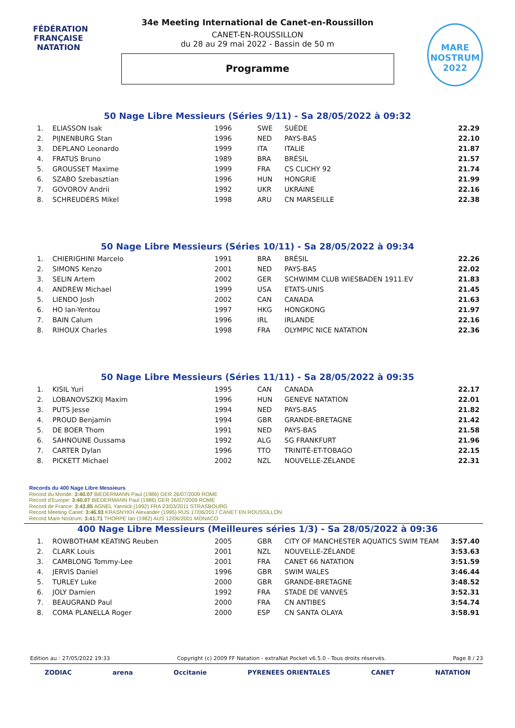FÉDÉRATION FRANÇAISE
NATATION
MARE
NOSTRUM
2022
34e Meeting International de Canet-en-Roussillon
CANET-EN-ROUSSILLON
du 28 au 29 mai 2022 - Bassin de 50 m
Programme
50 Nage Libre Messieurs (Séries 9/11) - Sa 28/05/2022 à 09:32
| 1. | ELIASSON Isak | 1996 | SWE | SUÈDE | 22.29 |
| 2. | PIJNENBURG Stan | 1996 | NED | PAYS-BAS | 22.10 |
| 3. | DEPLANO Leonardo | 1999 | ITA | ITALIE | 21.87 |
| 4. | FRATUS Bruno | 1989 | BRA | BRÉSIL | 21.57 |
| 5. | GROUSSET Maxime | 1999 | FRA | CS CLICHY 92 | 21.74 |
| 6. | SZABO Szebasztian | 1996 | HUN | HONGRIE | 21.99 |
| 7. | GOVOROV Andrii | 1992 | UKR | UKRAINE | 22.16 |
| 8. | SCHREUDERS Mikel | 1998 | ARU | CN MARSEILLE | 22.38 |
50 Nage Libre Messieurs (Séries 10/11) - Sa 28/05/2022 à 09:34
| 1. | CHIERIGHINI Marcelo | 1991 | BRA | BRÉSIL | 22.26 |
| 2. | SIMONS Kenzo | 2001 | NED | PAYS-BAS | 22.02 |
| 3. | SELIN Artem | 2002 | GER | SCHWIMM CLUB WIESBADEN 1911.EV | 21.83 |
| 4. | ANDREW Michael | 1999 | USA | ETATS-UNIS | 21.45 |
| 5. | LIENDO Josh | 2002 | CAN | CANADA | 21.63 |
| 6. | HO Ian-Yentou | 1997 | HKG | HONGKONG | 21.97 |
| 7. | BAIN Calum | 1996 | IRL | IRLANDE | 22.16 |
| 8. | RIHOUX Charles | 1998 | FRA | OLYMPIC NICE NATATION | 22.36 |
50 Nage Libre Messieurs (Séries 11/11) - Sa 28/05/2022 à 09:35
| 1. | KISIL Yuri | 1995 | CAN | CANADA | 22.17 |
| 2. | LOBANOVSZKIJ Maxim | 1996 | HUN | GENEVE NATATION | 22.01 |
| 3. | PUTS Jesse | 1994 | NED | PAYS-BAS | 21.82 |
| 4. | PROUD Benjamin | 1994 | GBR | GRANDE-BRETAGNE | 21.42 |
| 5. | DE BOER Thom | 1991 | NED | PAYS-BAS | 21.58 |
| 6. | SAHNOUNE Oussama | 1992 | ALG | SG FRANKFURT | 21.96 |
| 7. | CARTER Dylan | 1996 | TTO | TRINITÉ-ET-TOBAGO | 22.15 |
| 8. | PICKETT Michael | 2002 | NZL | NOUVELLE-ZÉLANDE | 22.31 |
Records du 400 Nage Libre Messieurs
Record du Monde: 3:40.07 BIEDERMANN Paul (1986) GER 26/07/2009 ROME
Record d'Europe: 3:40.07 BIEDERMANN Paul (1986) GER 26/07/2009 ROME
Record de France: 3:43.85 AGNEL Yannick (1992) FRA 23/03/2011 STRASBOURG
Record Meeting Canet: 3:46.93 KRASNYKH Alexander (1995) RUS 17/06/2017 CANET EN ROUSSILLON
Record Mare Nostrum: 3:41.71 THORPE Ian (1982) AUS 12/06/2001 MONACO
400 Nage Libre Messieurs (Meilleures séries 1/3) - Sa 28/05/2022 à 09:36
| 1. | ROWBOTHAM KEATING Reuben | 2005 | GBR | CITY OF MANCHESTER AQUATICS SWIM TEAM | 3:57.40 |
| 2. | CLARK Louis | 2001 | NZL | NOUVELLE-ZÉLANDE | 3:53.63 |
| 3. | CAMBLONG Tommy-Lee | 2001 | FRA | CANET 66 NATATION | 3:51.59 |
| 4. | JERVIS Daniel | 1996 | GBR | SWIM WALES | 3:46.44 |
| 5. | TURLEY Luke | 2000 | GBR | GRANDE-BRETAGNE | 3:48.52 |
| 6. | JOLY Damien | 1992 | FRA | STADE DE VANVES | 3:52.31 |
| 7. | BEAUGRAND Paul | 2000 | FRA | CN ANTIBES | 3:54.74 |
| 8. | COMA PLANELLA Roger | 2000 | ESP | CN SANTA OLAYA | 3:58.91 |
Edition au : 27/05/2022 19:33 Copyright (c) 2009 FF Natation - extraNat Pocket v6.5.0 - Tous droits réservés. Page 8 / 23
ZODIAC arena Occitanie PYRENEES ORIENTALES CANET NATATION